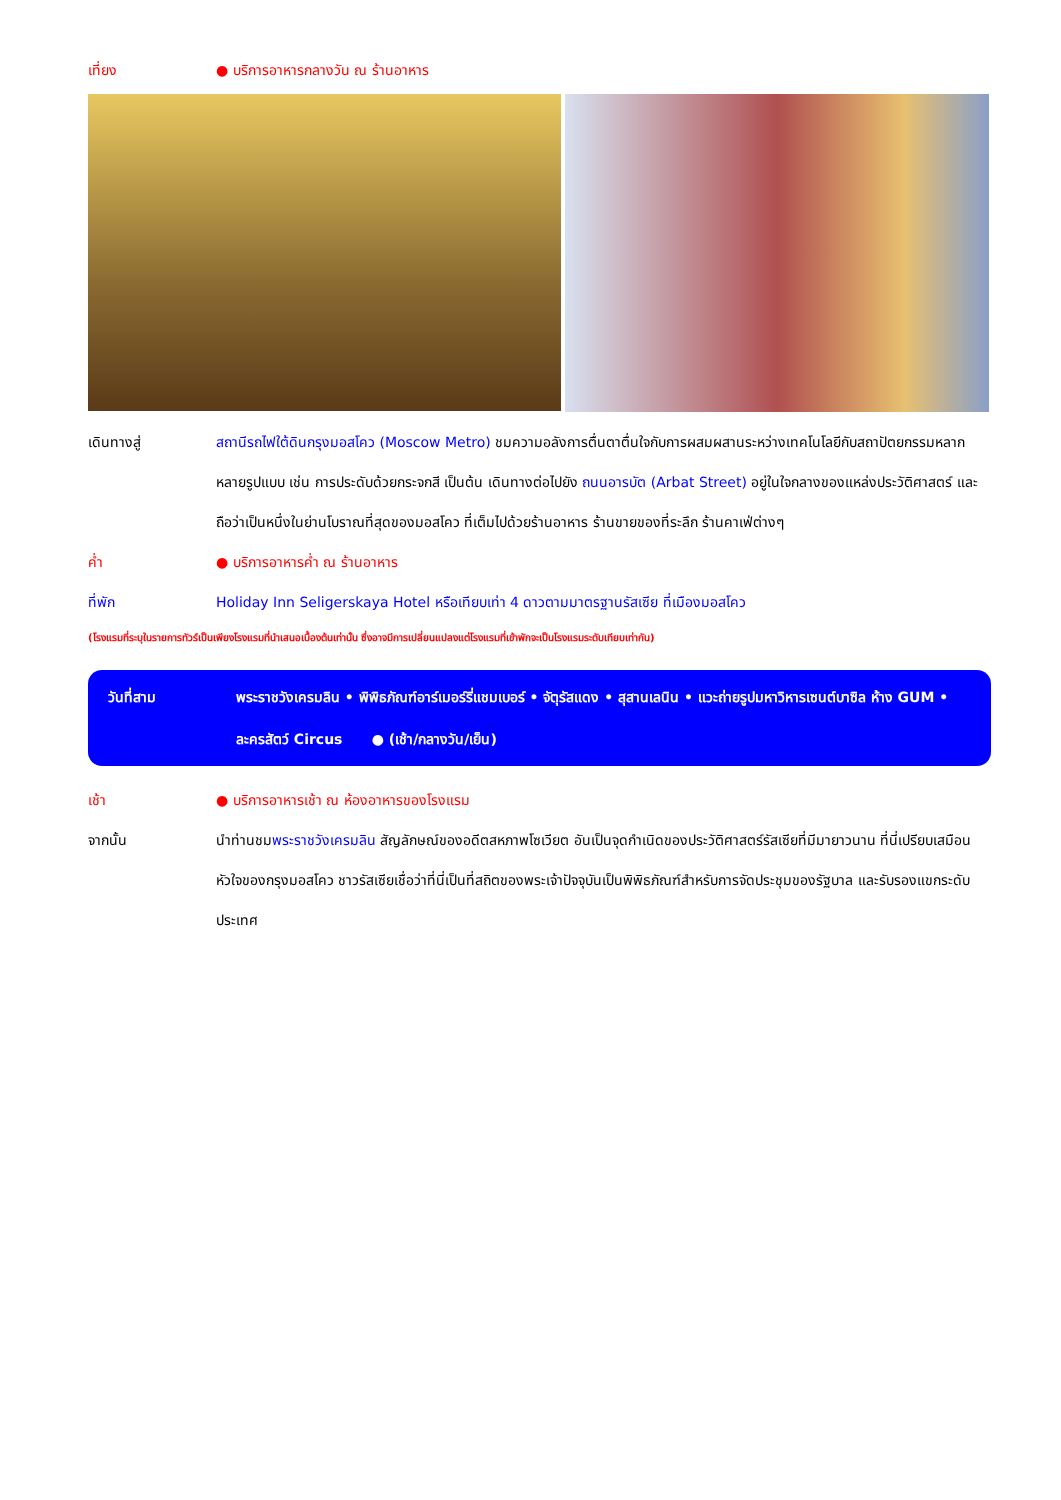เที่ยง ● บริการอาหารกลางวัน ณ ร้านอาหาร
เดินทางสู่ สถานีรถไฟใต้ดินกรุงมอสโคว (Moscow Metro) ชมความอลังการตื่นตาตื่นใจกับการผสมผสานระหว่างเทคโนโลยีกับสถาปัตยกรรมหลากหลายรูปแบบ เช่น การประดับด้วยกระจกสี เป็นต้น เดินทางต่อไปยัง ถนนอารบัต (Arbat Street) อยู่ในใจกลางของแหล่งประวัติศาสตร์ และถือว่าเป็นหนึ่งในย่านโบราณที่สุดของมอสโคว ที่เต็มไปด้วยร้านอาหาร ร้านขายของที่ระลึก ร้านคาเฟ่ต่างๆ
ค่ำ ● บริการอาหารค่ำ ณ ร้านอาหาร
ที่พัก Holiday Inn Seligerskaya Hotel หรือเทียบเท่า 4 ดาวตามมาตรฐานรัสเซีย ที่เมืองมอสโคว
(โรงแรมที่ระบุในรายการทัวร์เป็นเพียงโรงแรมที่นำเสนอเบื้องต้นเท่านั้น ซึ่งอาจมีการเปลี่ยนแปลงแต่โรงแรมที่เข้าพักจะเป็นโรงแรมระดับเทียบเท่ากัน)
วันที่สาม พระราชวังเครมลิน • พิพิธภัณฑ์อาร์เมอร์รี่แชมเบอร์ • จัตุรัสแดง • สุสานเลนิน • แวะถ่ายรูปมหาวิหารเซนต์บาซิล ห้าง GUM • ละครสัตว์ Circus ● (เช้า/กลางวัน/เย็น)
เช้า ● บริการอาหารเช้า ณ ห้องอาหารของโรงแรม
จากนั้น นำท่านชมพระราชวังเครมลิน สัญลักษณ์ของอดีตสหภาพโซเวียต อันเป็นจุดกำเนิดของประวัติศาสตร์รัสเซียที่มีมายาวนาน ที่นี่เปรียบเสมือนหัวใจของกรุงมอสโคว ชาวรัสเซียเชื่อว่าที่นี่เป็นที่สถิตของพระเจ้าปัจจุบันเป็นพิพิธภัณฑ์สำหรับการจัดประชุมของรัฐบาล และรับรองแขกระดับประเทศ